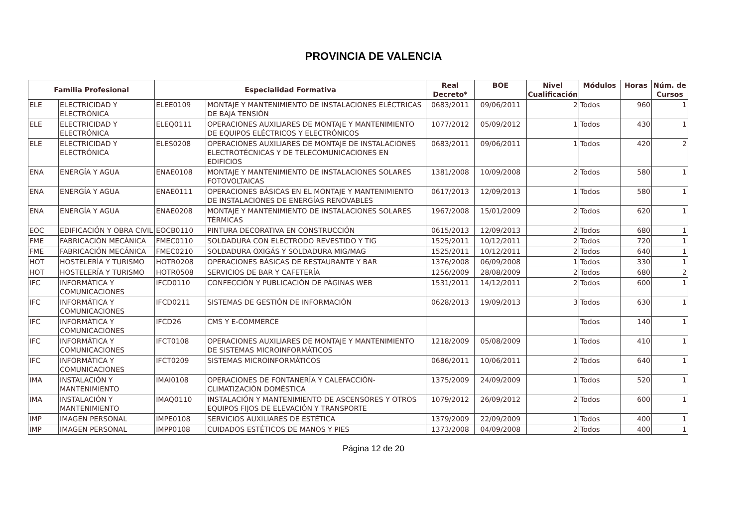PROVINCIA DE VALENCIA
| Familia Profesional | | Especialidad Formativa | | Real Decreto* | BOE | Nivel Cualificación | Módulos | Horas | Núm. de Cursos |
| --- | --- | --- | --- | --- | --- | --- | --- | --- | --- |
| ELE | ELECTRICIDAD Y ELECTRÓNICA | ELEE0109 | MONTAJE Y MANTENIMIENTO DE INSTALACIONES ELÉCTRICAS DE BAJA TENSIÓN | 0683/2011 | 09/06/2011 | 2 | Todos | 960 | 1 |
| ELE | ELECTRICIDAD Y ELECTRÓNICA | ELEQ0111 | OPERACIONES AUXILIARES DE MONTAJE Y MANTENIMIENTO DE EQUIPOS ELÉCTRICOS Y ELECTRÓNICOS | 1077/2012 | 05/09/2012 | 1 | Todos | 430 | 1 |
| ELE | ELECTRICIDAD Y ELECTRÓNICA | ELES0208 | OPERACIONES AUXILIARES DE MONTAJE DE INSTALACIONES ELECTROTÉCNICAS Y DE TELECOMUNICACIONES EN EDIFICIOS | 0683/2011 | 09/06/2011 | 1 | Todos | 420 | 2 |
| ENA | ENERGÍA Y AGUA | ENAE0108 | MONTAJE Y MANTENIMIENTO DE INSTALACIONES SOLARES FOTOVOLTAICAS | 1381/2008 | 10/09/2008 | 2 | Todos | 580 | 1 |
| ENA | ENERGÍA Y AGUA | ENAE0111 | OPERACIONES BÁSICAS EN EL MONTAJE Y MANTENIMIENTO DE INSTALACIONES DE ENERGÍAS RENOVABLES | 0617/2013 | 12/09/2013 | 1 | Todos | 580 | 1 |
| ENA | ENERGÍA Y AGUA | ENAE0208 | MONTAJE Y MANTENIMIENTO DE INSTALACIONES SOLARES TÉRMICAS | 1967/2008 | 15/01/2009 | 2 | Todos | 620 | 1 |
| EOC | EDIFICACIÓN Y OBRA CIVIL | EOCB0110 | PINTURA DECORATIVA EN CONSTRUCCIÓN | 0615/2013 | 12/09/2013 | 2 | Todos | 680 | 1 |
| FME | FABRICACIÓN MECÁNICA | FMEC0110 | SOLDADURA CON ELECTRODO REVESTIDO Y TIG | 1525/2011 | 10/12/2011 | 2 | Todos | 720 | 1 |
| FME | FABRICACIÓN MECÁNICA | FMEC0210 | SOLDADURA OXIGÁS Y SOLDADURA MIG/MAG | 1525/2011 | 10/12/2011 | 2 | Todos | 640 | 1 |
| HOT | HOSTELERÍA Y TURISMO | HOTR0208 | OPERACIONES BÁSICAS DE RESTAURANTE Y BAR | 1376/2008 | 06/09/2008 | 1 | Todos | 330 | 1 |
| HOT | HOSTELERÍA Y TURISMO | HOTR0508 | SERVICIOS DE BAR Y CAFETERÍA | 1256/2009 | 28/08/2009 | 2 | Todos | 680 | 2 |
| IFC | INFORMÁTICA Y COMUNICACIONES | IFCD0110 | CONFECCIÓN Y PUBLICACIÓN DE PÁGINAS WEB | 1531/2011 | 14/12/2011 | 2 | Todos | 600 | 1 |
| IFC | INFORMÁTICA Y COMUNICACIONES | IFCD0211 | SISTEMAS DE GESTIÓN DE INFORMACIÓN | 0628/2013 | 19/09/2013 | 3 | Todos | 630 | 1 |
| IFC | INFORMÁTICA Y COMUNICACIONES | IFCD26 | CMS Y E-COMMERCE | | | | Todos | 140 | 1 |
| IFC | INFORMÁTICA Y COMUNICACIONES | IFCT0108 | OPERACIONES AUXILIARES DE MONTAJE Y MANTENIMIENTO DE SISTEMAS MICROINFORMÁTICOS | 1218/2009 | 05/08/2009 | 1 | Todos | 410 | 1 |
| IFC | INFORMÁTICA Y COMUNICACIONES | IFCT0209 | SISTEMAS MICROINFORMÁTICOS | 0686/2011 | 10/06/2011 | 2 | Todos | 640 | 1 |
| IMA | INSTALACIÓN Y MANTENIMIENTO | IMAI0108 | OPERACIONES DE FONTANERÍA Y CALEFACCIÓN-CLIMATIZACIÓN DOMÉSTICA | 1375/2009 | 24/09/2009 | 1 | Todos | 520 | 1 |
| IMA | INSTALACIÓN Y MANTENIMIENTO | IMAQ0110 | INSTALACIÓN Y MANTENIMIENTO DE ASCENSORES Y OTROS EQUIPOS FIJOS DE ELEVACIÓN Y TRANSPORTE | 1079/2012 | 26/09/2012 | 2 | Todos | 600 | 1 |
| IMP | IMAGEN PERSONAL | IMPE0108 | SERVICIOS AUXILIARES DE ESTÉTICA | 1379/2009 | 22/09/2009 | 1 | Todos | 400 | 1 |
| IMP | IMAGEN PERSONAL | IMPP0108 | CUIDADOS ESTÉTICOS DE MANOS Y PIES | 1373/2008 | 04/09/2008 | 2 | Todos | 400 | 1 |
Página 12 de 20